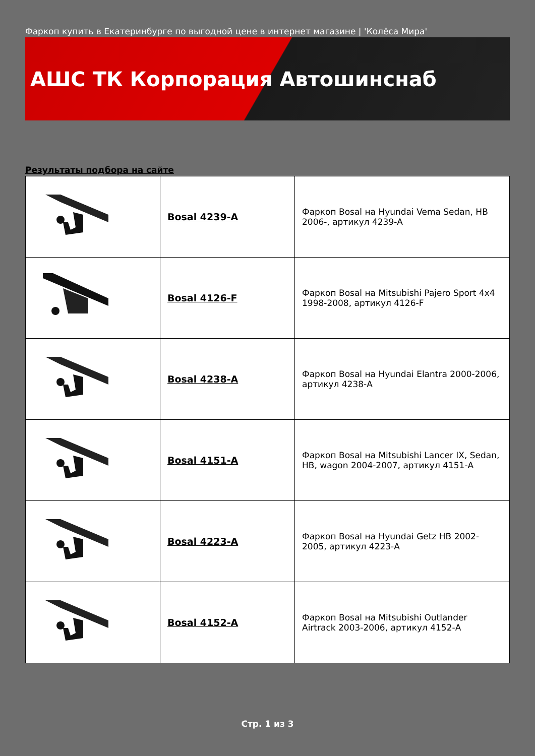Фаркоп купить в Екатеринбурге по выгодной цене в интернет магазине | 'Колёса Мира'
АШС ТК Корпорация Автошинснаб
Результаты подбора на сайте
| | Bosal 4239-A | Фаркоп Bosal на Hyundai Vema Sedan, HB 2006-, артикул 4239-A |
| | Bosal 4126-F | Фаркоп Bosal на Mitsubishi Pajero Sport 4x4 1998-2008, артикул 4126-F |
| | Bosal 4238-A | Фаркоп Bosal на Hyundai Elantra 2000-2006, артикул 4238-A |
| | Bosal 4151-A | Фаркоп Bosal на Mitsubishi Lancer IX, Sedan, HB, wagon 2004-2007, артикул 4151-A |
| | Bosal 4223-A | Фаркоп Bosal на Hyundai Getz HB 2002-2005, артикул 4223-A |
| | Bosal 4152-A | Фаркоп Bosal на Mitsubishi Outlander Airtrack 2003-2006, артикул 4152-A |
Стр. 1 из 3